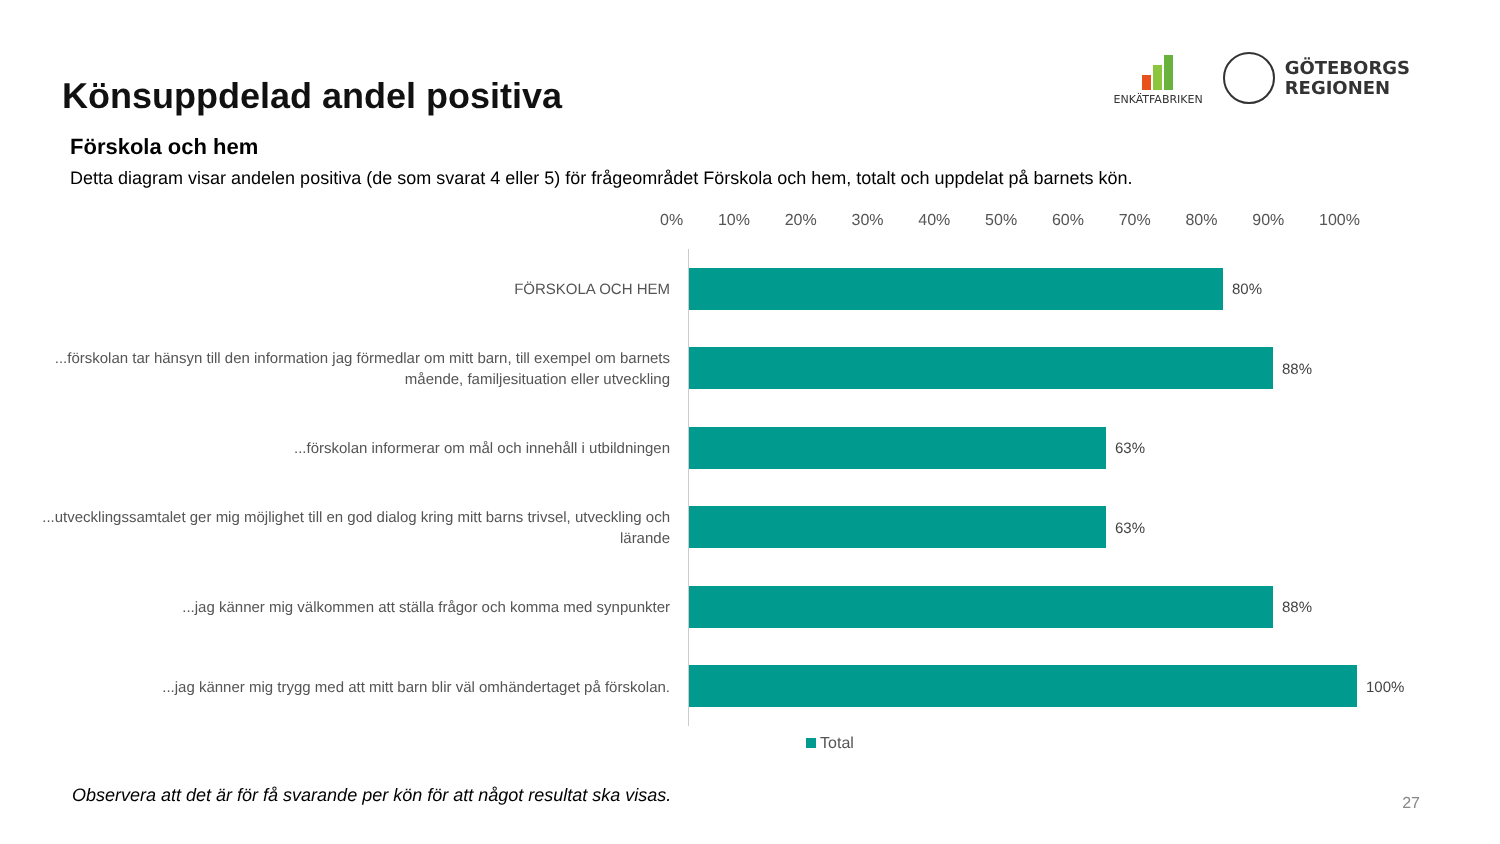Könsuppdelad andel positiva
ENKÄTFABRIKEN
GÖTEBORGS
REGIONEN
Förskola och hem
Detta diagram visar andelen positiva (de som svarat 4 eller 5) för frågeområdet Förskola och hem, totalt och uppdelat på barnets kön.
0% 10% 20% 30% 40% 50% 60% 70% 80% 90% 100%
FÖRSKOLA OCH HEM
80%
...förskolan tar hänsyn till den information jag förmedlar om mitt barn, till exempel om barnets mående, familjesituation eller utveckling
88%
...förskolan informerar om mål och innehåll i utbildningen
63%
...utvecklingssamtalet ger mig möjlighet till en god dialog kring mitt barns trivsel, utveckling och lärande
63%
...jag känner mig välkommen att ställa frågor och komma med synpunkter
88%
...jag känner mig trygg med att mitt barn blir väl omhändertaget på förskolan.
100%
Total
Observera att det är för få svarande per kön för att något resultat ska visas.
27